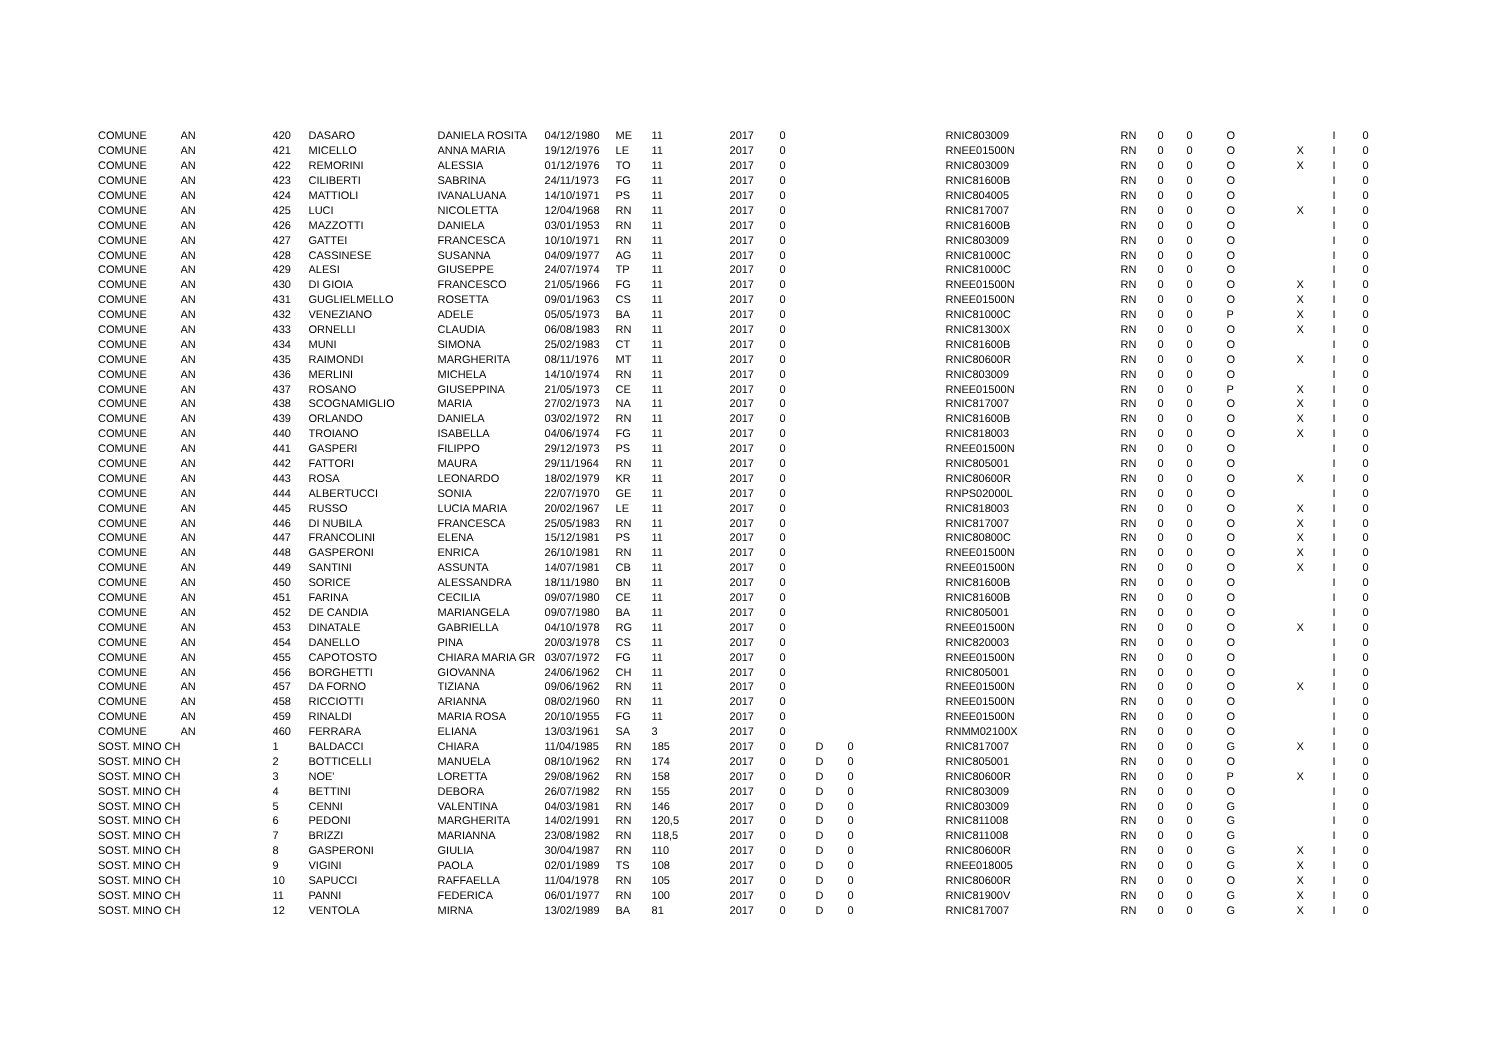| COMUNE | AN | 420 | DASARO | DANIELA ROSITA | 04/12/1980 | ME | 11 | 2017 | 0 | | | RNIC803009 | RN | 0 | 0 | O | | I | 0 |
| COMUNE | AN | 421 | MICELLO | ANNA MARIA | 19/12/1976 | LE | 11 | 2017 | 0 | | | RNEE01500N | RN | 0 | 0 | O | X | I | 0 |
| COMUNE | AN | 422 | REMORINI | ALESSIA | 01/12/1976 | TO | 11 | 2017 | 0 | | | RNIC803009 | RN | 0 | 0 | O | X | I | 0 |
| COMUNE | AN | 423 | CILIBERTI | SABRINA | 24/11/1973 | FG | 11 | 2017 | 0 | | | RNIC81600B | RN | 0 | 0 | O | | I | 0 |
| COMUNE | AN | 424 | MATTIOLI | IVANALUANA | 14/10/1971 | PS | 11 | 2017 | 0 | | | RNIC804005 | RN | 0 | 0 | O | | I | 0 |
| COMUNE | AN | 425 | LUCI | NICOLETTA | 12/04/1968 | RN | 11 | 2017 | 0 | | | RNIC817007 | RN | 0 | 0 | O | X | I | 0 |
| COMUNE | AN | 426 | MAZZOTTI | DANIELA | 03/01/1953 | RN | 11 | 2017 | 0 | | | RNIC81600B | RN | 0 | 0 | O | | I | 0 |
| COMUNE | AN | 427 | GATTEI | FRANCESCA | 10/10/1971 | RN | 11 | 2017 | 0 | | | RNIC803009 | RN | 0 | 0 | O | | I | 0 |
| COMUNE | AN | 428 | CASSINESE | SUSANNA | 04/09/1977 | AG | 11 | 2017 | 0 | | | RNIC81000C | RN | 0 | 0 | O | | I | 0 |
| COMUNE | AN | 429 | ALESI | GIUSEPPE | 24/07/1974 | TP | 11 | 2017 | 0 | | | RNIC81000C | RN | 0 | 0 | O | | I | 0 |
| COMUNE | AN | 430 | DI GIOIA | FRANCESCO | 21/05/1966 | FG | 11 | 2017 | 0 | | | RNEE01500N | RN | 0 | 0 | O | X | I | 0 |
| COMUNE | AN | 431 | GUGLIELMELLO | ROSETTA | 09/01/1963 | CS | 11 | 2017 | 0 | | | RNEE01500N | RN | 0 | 0 | O | X | I | 0 |
| COMUNE | AN | 432 | VENEZIANO | ADELE | 05/05/1973 | BA | 11 | 2017 | 0 | | | RNIC81000C | RN | 0 | 0 | P | X | I | 0 |
| COMUNE | AN | 433 | ORNELLI | CLAUDIA | 06/08/1983 | RN | 11 | 2017 | 0 | | | RNIC81300X | RN | 0 | 0 | O | X | I | 0 |
| COMUNE | AN | 434 | MUNI | SIMONA | 25/02/1983 | CT | 11 | 2017 | 0 | | | RNIC81600B | RN | 0 | 0 | O | | I | 0 |
| COMUNE | AN | 435 | RAIMONDI | MARGHERITA | 08/11/1976 | MT | 11 | 2017 | 0 | | | RNIC80600R | RN | 0 | 0 | O | X | I | 0 |
| COMUNE | AN | 436 | MERLINI | MICHELA | 14/10/1974 | RN | 11 | 2017 | 0 | | | RNIC803009 | RN | 0 | 0 | O | | I | 0 |
| COMUNE | AN | 437 | ROSANO | GIUSEPPINA | 21/05/1973 | CE | 11 | 2017 | 0 | | | RNEE01500N | RN | 0 | 0 | P | X | I | 0 |
| COMUNE | AN | 438 | SCOGNAMIGLIO | MARIA | 27/02/1973 | NA | 11 | 2017 | 0 | | | RNIC817007 | RN | 0 | 0 | O | X | I | 0 |
| COMUNE | AN | 439 | ORLANDO | DANIELA | 03/02/1972 | RN | 11 | 2017 | 0 | | | RNIC81600B | RN | 0 | 0 | O | X | I | 0 |
| COMUNE | AN | 440 | TROIANO | ISABELLA | 04/06/1974 | FG | 11 | 2017 | 0 | | | RNIC818003 | RN | 0 | 0 | O | X | I | 0 |
| COMUNE | AN | 441 | GASPERI | FILIPPO | 29/12/1973 | PS | 11 | 2017 | 0 | | | RNEE01500N | RN | 0 | 0 | O | | I | 0 |
| COMUNE | AN | 442 | FATTORI | MAURA | 29/11/1964 | RN | 11 | 2017 | 0 | | | RNIC805001 | RN | 0 | 0 | O | | I | 0 |
| COMUNE | AN | 443 | ROSA | LEONARDO | 18/02/1979 | KR | 11 | 2017 | 0 | | | RNIC80600R | RN | 0 | 0 | O | X | I | 0 |
| COMUNE | AN | 444 | ALBERTUCCI | SONIA | 22/07/1970 | GE | 11 | 2017 | 0 | | | RNPS02000L | RN | 0 | 0 | O | | I | 0 |
| COMUNE | AN | 445 | RUSSO | LUCIA MARIA | 20/02/1967 | LE | 11 | 2017 | 0 | | | RNIC818003 | RN | 0 | 0 | O | X | I | 0 |
| COMUNE | AN | 446 | DI NUBILA | FRANCESCA | 25/05/1983 | RN | 11 | 2017 | 0 | | | RNIC817007 | RN | 0 | 0 | O | X | I | 0 |
| COMUNE | AN | 447 | FRANCOLINI | ELENA | 15/12/1981 | PS | 11 | 2017 | 0 | | | RNIC80800C | RN | 0 | 0 | O | X | I | 0 |
| COMUNE | AN | 448 | GASPERONI | ENRICA | 26/10/1981 | RN | 11 | 2017 | 0 | | | RNEE01500N | RN | 0 | 0 | O | X | I | 0 |
| COMUNE | AN | 449 | SANTINI | ASSUNTA | 14/07/1981 | CB | 11 | 2017 | 0 | | | RNEE01500N | RN | 0 | 0 | O | X | I | 0 |
| COMUNE | AN | 450 | SORICE | ALESSANDRA | 18/11/1980 | BN | 11 | 2017 | 0 | | | RNIC81600B | RN | 0 | 0 | O | | I | 0 |
| COMUNE | AN | 451 | FARINA | CECILIA | 09/07/1980 | CE | 11 | 2017 | 0 | | | RNIC81600B | RN | 0 | 0 | O | | I | 0 |
| COMUNE | AN | 452 | DE CANDIA | MARIANGELA | 09/07/1980 | BA | 11 | 2017 | 0 | | | RNIC805001 | RN | 0 | 0 | O | | I | 0 |
| COMUNE | AN | 453 | DINATALE | GABRIELLA | 04/10/1978 | RG | 11 | 2017 | 0 | | | RNEE01500N | RN | 0 | 0 | O | X | I | 0 |
| COMUNE | AN | 454 | DANELLO | PINA | 20/03/1978 | CS | 11 | 2017 | 0 | | | RNIC820003 | RN | 0 | 0 | O | | I | 0 |
| COMUNE | AN | 455 | CAPOTOSTO | CHIARA MARIA GR | 03/07/1972 | FG | 11 | 2017 | 0 | | | RNEE01500N | RN | 0 | 0 | O | | I | 0 |
| COMUNE | AN | 456 | BORGHETTI | GIOVANNA | 24/06/1962 | CH | 11 | 2017 | 0 | | | RNIC805001 | RN | 0 | 0 | O | | I | 0 |
| COMUNE | AN | 457 | DA FORNO | TIZIANA | 09/06/1962 | RN | 11 | 2017 | 0 | | | RNEE01500N | RN | 0 | 0 | O | X | I | 0 |
| COMUNE | AN | 458 | RICCIOTTI | ARIANNA | 08/02/1960 | RN | 11 | 2017 | 0 | | | RNEE01500N | RN | 0 | 0 | O | | I | 0 |
| COMUNE | AN | 459 | RINALDI | MARIA ROSA | 20/10/1955 | FG | 11 | 2017 | 0 | | | RNEE01500N | RN | 0 | 0 | O | | I | 0 |
| COMUNE | AN | 460 | FERRARA | ELIANA | 13/03/1961 | SA | 3 | 2017 | 0 | | | RNMM02100X | RN | 0 | 0 | O | | I | 0 |
| SOST. MINO CH | | 1 | BALDACCI | CHIARA | 11/04/1985 | RN | 185 | 2017 | 0 | D | 0 | RNIC817007 | RN | 0 | 0 | G | X | I | 0 |
| SOST. MINO CH | | 2 | BOTTICELLI | MANUELA | 08/10/1962 | RN | 174 | 2017 | 0 | D | 0 | RNIC805001 | RN | 0 | 0 | O | | I | 0 |
| SOST. MINO CH | | 3 | NOE' | LORETTA | 29/08/1962 | RN | 158 | 2017 | 0 | D | 0 | RNIC80600R | RN | 0 | 0 | P | X | I | 0 |
| SOST. MINO CH | | 4 | BETTINI | DEBORA | 26/07/1982 | RN | 155 | 2017 | 0 | D | 0 | RNIC803009 | RN | 0 | 0 | O | | I | 0 |
| SOST. MINO CH | | 5 | CENNI | VALENTINA | 04/03/1981 | RN | 146 | 2017 | 0 | D | 0 | RNIC803009 | RN | 0 | 0 | G | | I | 0 |
| SOST. MINO CH | | 6 | PEDONI | MARGHERITA | 14/02/1991 | RN | 120,5 | 2017 | 0 | D | 0 | RNIC811008 | RN | 0 | 0 | G | | I | 0 |
| SOST. MINO CH | | 7 | BRIZZI | MARIANNA | 23/08/1982 | RN | 118,5 | 2017 | 0 | D | 0 | RNIC811008 | RN | 0 | 0 | G | | I | 0 |
| SOST. MINO CH | | 8 | GASPERONI | GIULIA | 30/04/1987 | RN | 110 | 2017 | 0 | D | 0 | RNIC80600R | RN | 0 | 0 | G | X | I | 0 |
| SOST. MINO CH | | 9 | VIGINI | PAOLA | 02/01/1989 | TS | 108 | 2017 | 0 | D | 0 | RNEE018005 | RN | 0 | 0 | G | X | I | 0 |
| SOST. MINO CH | | 10 | SAPUCCI | RAFFAELLA | 11/04/1978 | RN | 105 | 2017 | 0 | D | 0 | RNIC80600R | RN | 0 | 0 | O | X | I | 0 |
| SOST. MINO CH | | 11 | PANNI | FEDERICA | 06/01/1977 | RN | 100 | 2017 | 0 | D | 0 | RNIC81900V | RN | 0 | 0 | G | X | I | 0 |
| SOST. MINO CH | | 12 | VENTOLA | MIRNA | 13/02/1989 | BA | 81 | 2017 | 0 | D | 0 | RNIC817007 | RN | 0 | 0 | G | X | I | 0 |